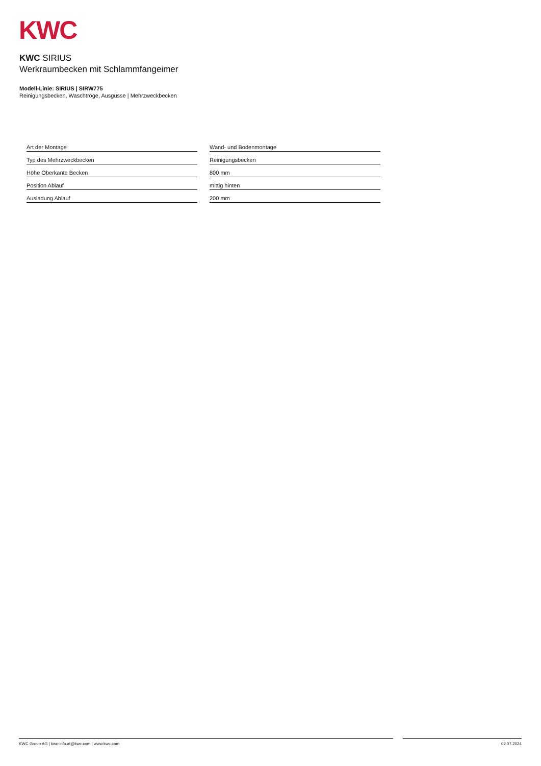KWC
KWC SIRIUS
Werkraumbecken mit Schlammfangeimer
Modell-Linie: SIRIUS | SIRW775
Reinigungsbecken, Waschtröge, Ausgüsse | Mehrzweckbecken
| Art der Montage |
| Typ des Mehrzweckbecken |
| Höhe Oberkante Becken |
| Position Ablauf |
| Ausladung Ablauf |
| Wand- und Bodenmontage |
| Reinigungsbecken |
| 800 mm |
| mittig hinten |
| 200 mm |
KWC Group AG | kwc-info.at@kwc.com | www.kwc.com 02.07.2024